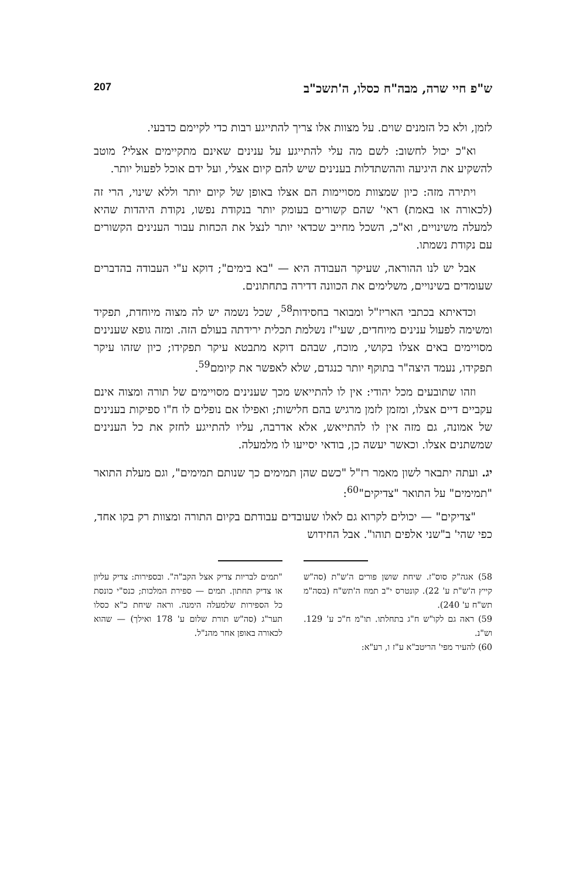ש"פ חיי שרה, מבה"ח כסלו, ה'תשכ"ב 207
לזמן, ולא כל הזמנים שוים. על מצוות אלו צריך להתייגע רבות כדי לקיימם כדבעי.
וא"כ יכול לחשוב: לשם מה עלי להתייגע על ענינים שאינם מתקיימים אצלי? מוטב להשקיע את היגיעה וההשתדלות בענינים שיש להם קיום אצלי, ועל ידם אוכל לפעול יותר.
ויתירה מזה: כיון שמצוות מסויימות הם אצלו באופן של קיום יותר וללא שינוי, הרי זה (לכאורה או באמת) ראי' שהם קשורים בעומק יותר בנקודת נפשו, נקודת היהדות שהיא למעלה משינויים, וא"כ, השכל מחייב שכדאי יותר לנצל את הכחות עבור הענינים הקשורים עם נקודת נשמתו.
אבל יש לנו ההוראה, שעיקר העבודה היא — "בא בימים"; דוקא ע"י העבודה בהדברים שעומדים בשינויים, משלימים את הכוונה דדירה בתחתונים.
וכדאיתא בכתבי האריז"ל ומבואר בחסידות<sup>58</sup>, שכל נשמה יש לה מצוה מיוחדת, תפקיד ומשימה לפעול ענינים מיוחדים, שעי"ז נשלמת תכלית ירידתה בעולם הזה. ומזה גופא שענינים מסויימים באים אצלו בקושי, מוכח, שבהם דוקא מתבטא עיקר תפקידו; כיון שזהו עיקר תפקידו, נעמד היצה"ר בתוקף יותר כנגדם, שלא לאפשר את קיומם<sup>59</sup>.
וזהו שתובעים מכל יהודי: אין לו להתייאש מכך שענינים מסויימים של תורה ומצוה אינם עקביים דיים אצלו, ומזמן לזמן מרגיש בהם חלישות; ואפילו אם נופלים לו ח"ו ספיקות בענינים של אמונה, גם מזה אין לו להתייאש, אלא אדרבה, עליו להתייגע לחזק את כל הענינים שמשתנים אצלו. וכאשר יעשה כן, בודאי יסייעו לו מלמעלה.
יג. ועתה יתבאר לשון מאמר רז"ל "כשם שהן תמימים כך שנותם תמימים", וגם מעלת התואר "תמימים" על התואר "צדיקים"<sup>60</sup>:
"צדיקים" — יכולים לקרוא גם לאלו שעובדים עבודתם בקיום התורה ומצוות רק בקו אחד, כפי שהי' ב"שני אלפים תוהו". אבל החידוש
58) אגה"ק סוס"ז. שיחת שושן פורים ה'ש"ת (סה"ש קייץ ה'ש"ת ע' 22). קונטרס י"ב תמוז ה'תש"ח (בסה"מ תש"ח ע' 240).
59) ראה גם לקו"ש ח"ג בתחלתו. תו"מ ח"כ ע' 129. וש"נ.
60) להעיר מפי' הריטב"א ע"ז ו, רע"א:
"תמים לבריות צדיק אצל הקב"ה". ובספירות: צדיק עליון או צדיק תחתון. תמים — ספירת המלכות; כנס"י כונסת כל הספירות שלמעלה הימנה. וראה שיחת כ"א כסלו תער"ג (סה"ש תורת שלום ע' 178 ואילך) — שהוא לכאורה באופן אחר מהנ"ל.